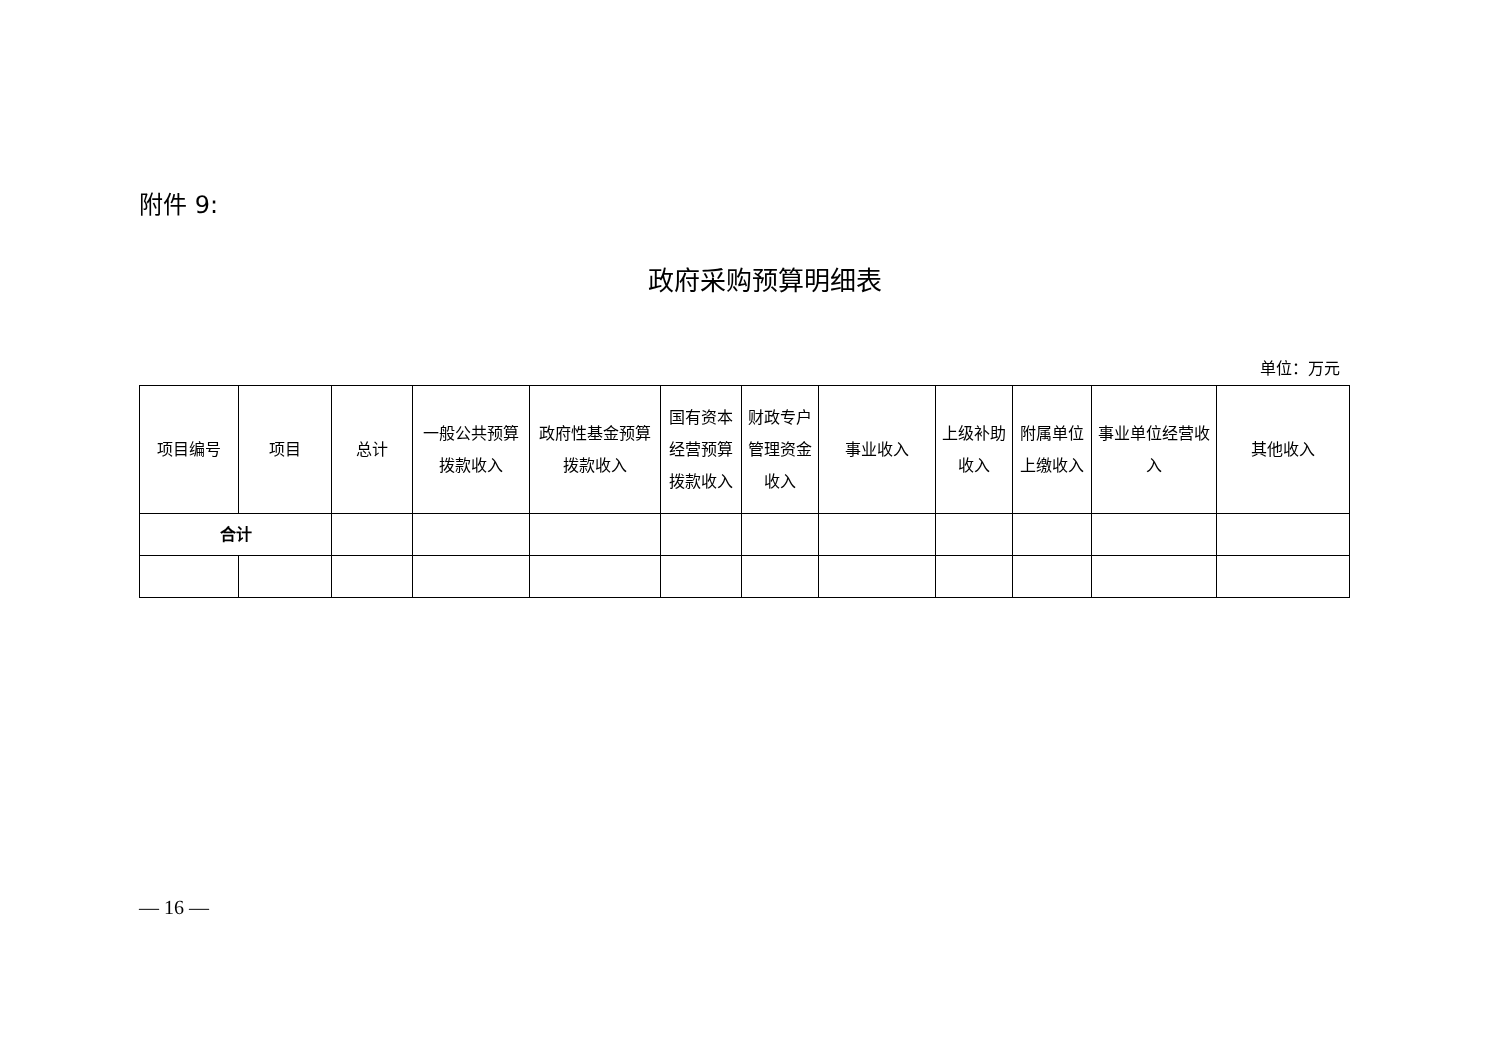附件 9:
政府采购预算明细表
单位：万元
| 项目编号 | 项目 | 总计 | 一般公共预算拨款收入 | 政府性基金预算拨款收入 | 国有资本经营预算拨款收入 | 财政专户管理资金收入 | 事业收入 | 上级补助收入 | 附属单位上缴收入 | 事业单位经营收入 | 其他收入 |
| --- | --- | --- | --- | --- | --- | --- | --- | --- | --- | --- | --- |
| 合计 | | | | | | | | | | | |
— 16 —